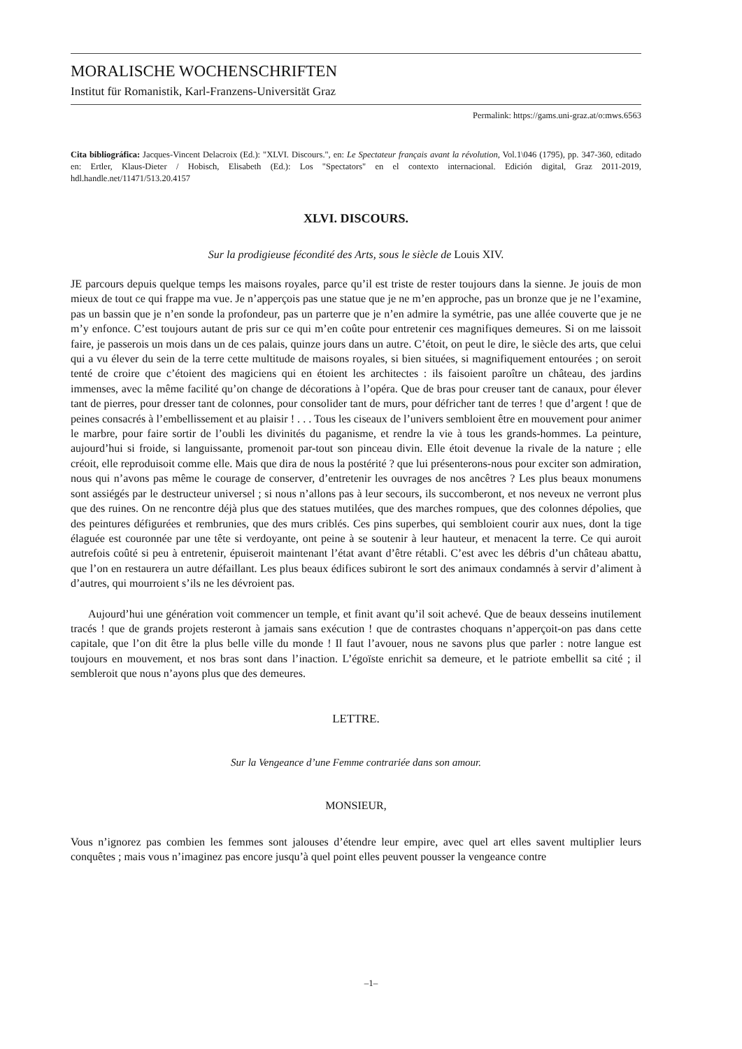MORALISCHE WOCHENSCHRIFTEN
Institut für Romanistik, Karl-Franzens-Universität Graz
Permalink: https://gams.uni-graz.at/o:mws.6563
Cita bibliográfica: Jacques-Vincent Delacroix (Ed.): "XLVI. Discours.", en: Le Spectateur français avant la révolution, Vol.1\046 (1795), pp. 347-360, editado en: Ertler, Klaus-Dieter / Hobisch, Elisabeth (Ed.): Los "Spectators" en el contexto internacional. Edición digital, Graz 2011-2019, hdl.handle.net/11471/513.20.4157
XLVI. DISCOURS.
Sur la prodigieuse fécondité des Arts, sous le siècle de Louis XIV.
JE parcours depuis quelque temps les maisons royales, parce qu’il est triste de rester toujours dans la sienne. Je jouis de mon mieux de tout ce qui frappe ma vue. Je n’apperçois pas une statue que je ne m’en approche, pas un bronze que je ne l’examine, pas un bassin que je n’en sonde la profondeur, pas un parterre que je n’en admire la symétrie, pas une allée couverte que je ne m’y enfonce. C’est toujours autant de pris sur ce qui m’en coûte pour entretenir ces magnifiques demeures. Si on me laissoit faire, je passerois un mois dans un de ces palais, quinze jours dans un autre. C’étoit, on peut le dire, le siècle des arts, que celui qui a vu élever du sein de la terre cette multitude de maisons royales, si bien situées, si magnifiquement entourées ; on seroit tenté de croire que c’étoient des magiciens qui en étoient les architectes : ils faisoient paroître un château, des jardins immenses, avec la même facilité qu’on change de décorations à l’opéra. Que de bras pour creuser tant de canaux, pour élever tant de pierres, pour dresser tant de colonnes, pour consolider tant de murs, pour défricher tant de terres ! que d’argent ! que de peines consacrés à l’embellissement et au plaisir ! . . . Tous les ciseaux de l’univers sembloient être en mouvement pour animer le marbre, pour faire sortir de l’oubli les divinités du paganisme, et rendre la vie à tous les grands-hommes. La peinture, aujourd’hui si froide, si languissante, promenoit par-tout son pinceau divin. Elle étoit devenue la rivale de la nature ; elle créoit, elle reproduisoit comme elle. Mais que dira de nous la postérité ? que lui présenterons-nous pour exciter son admiration, nous qui n’avons pas même le courage de conserver, d’entretenir les ouvrages de nos ancêtres ? Les plus beaux monumens sont assiégés par le destructeur universel ; si nous n’allons pas à leur secours, ils succomberont, et nos neveux ne verront plus que des ruines. On ne rencontre déjà plus que des statues mutilées, que des marches rompues, que des colonnes dépolies, que des peintures défigurées et rembrunies, que des murs criblés. Ces pins superbes, qui sembloient courir aux nues, dont la tige élaguée est couronnée par une tête si verdoyante, ont peine à se soutenir à leur hauteur, et menacent la terre. Ce qui auroit autrefois coûté si peu à entretenir, épuiseroit maintenant l’état avant d’être rétabli. C’est avec les débris d’un château abattu, que l’on en restaurera un autre défaillant. Les plus beaux édifices subiront le sort des animaux condamnés à servir d’aliment à d’autres, qui mourroient s’ils ne les dévroient pas.
Aujourd’hui une génération voit commencer un temple, et finit avant qu’il soit achevé. Que de beaux desseins inutilement tracés ! que de grands projets resteront à jamais sans exécution ! que de contrastes choquans n’apperçoit-on pas dans cette capitale, que l’on dit être la plus belle ville du monde ! Il faut l’avouer, nous ne savons plus que parler : notre langue est toujours en mouvement, et nos bras sont dans l’inaction. L’égoïste enrichit sa demeure, et le patriote embellit sa cité ; il sembleroit que nous n’ayons plus que des demeures.
LETTRE.
Sur la Vengeance d’une Femme contrariée dans son amour.
MONSIEUR,
Vous n’ignorez pas combien les femmes sont jalouses d’étendre leur empire, avec quel art elles savent multiplier leurs conquêtes ; mais vous n’imaginez pas encore jusqu’à quel point elles peuvent pousser la vengeance contre
–1–